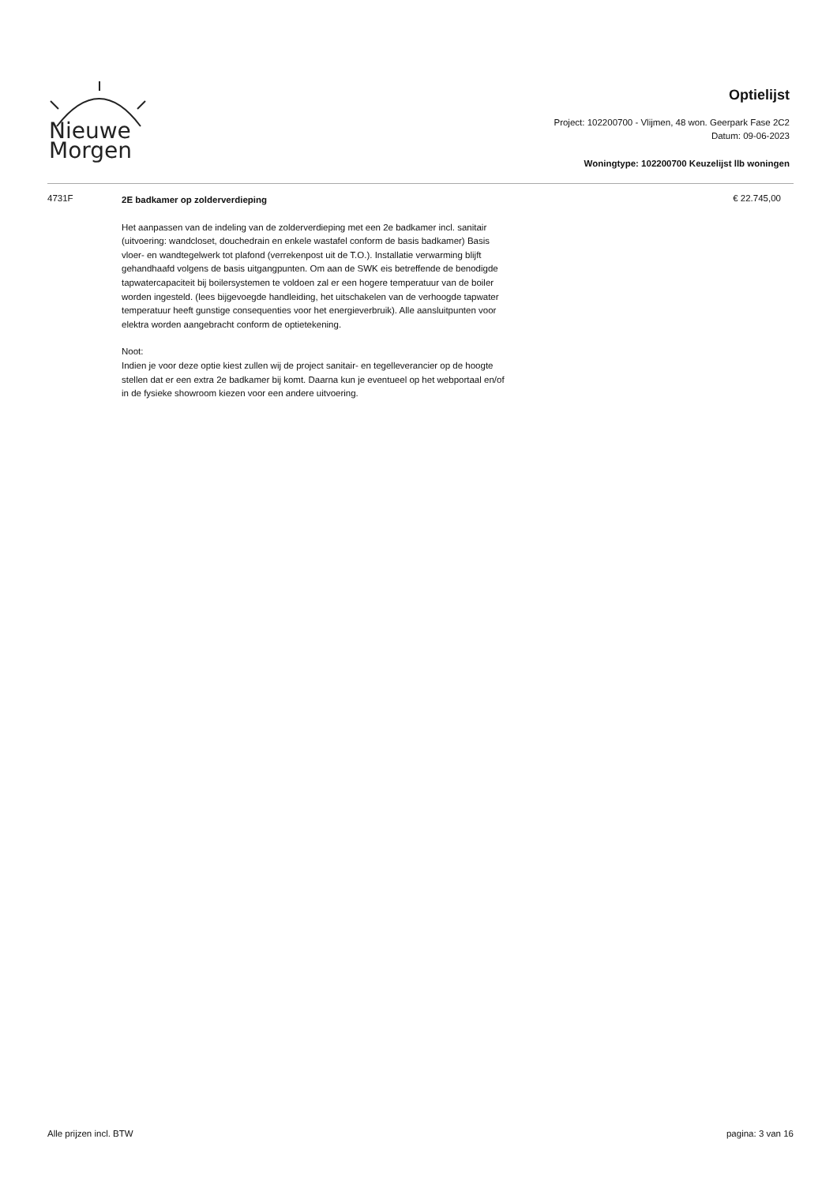Nieuwe
Morgen
Optielijst
Project: 102200700 - Vlijmen, 48 won. Geerpark Fase 2C2
Datum: 09-06-2023
Woningtype: 102200700 Keuzelijst llb woningen
4731F
2E badkamer op zolderverdieping
Het aanpassen van de indeling van de zolderverdieping met een 2e badkamer incl. sanitair (uitvoering: wandcloset, douchedrain en enkele wastafel conform de basis badkamer) Basis vloer- en wandtegelwerk tot plafond (verrekenpost uit de T.O.). Installatie verwarming blijft gehandhaafd volgens de basis uitgangpunten. Om aan de SWK eis betreffende de benodigde tapwatercapaciteit bij boilersystemen te voldoen zal er een hogere temperatuur van de boiler worden ingesteld. (lees bijgevoegde handleiding, het uitschakelen van de verhoogde tapwater temperatuur heeft gunstige consequenties voor het energieverbruik). Alle aansluitpunten voor elektra worden aangebracht conform de optietekening.
Noot:
Indien je voor deze optie kiest zullen wij de project sanitair- en tegelleverancier op de hoogte stellen dat er een extra 2e badkamer bij komt. Daarna kun je eventueel op het webportaal en/of in de fysieke showroom kiezen voor een andere uitvoering.
€ 22.745,00
Alle prijzen incl. BTW pagina: 3 van 16